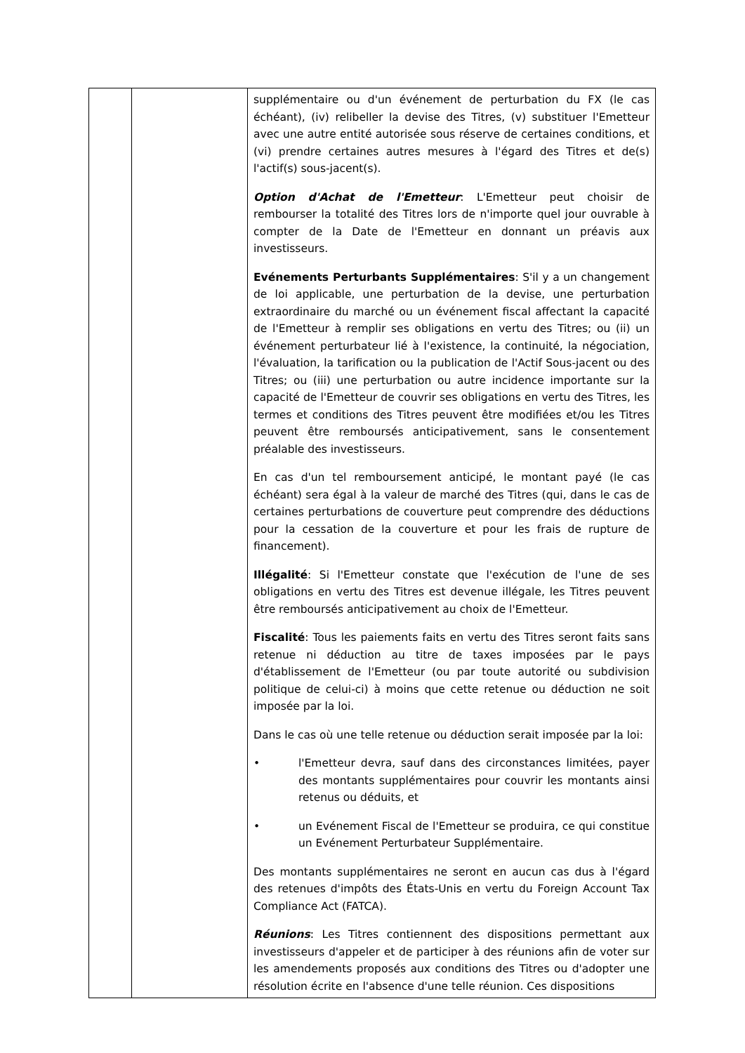| | | supplémentaire ou d'un événement de perturbation du FX (le cas échéant), (iv) relibeller la devise des Titres, (v) substituer l'Emetteur avec une autre entité autorisée sous réserve de certaines conditions, et (vi) prendre certaines autres mesures à l'égard des Titres et de(s) l'actif(s) sous-jacent(s). Option d'Achat de l'Emetteur : L'Emetteur peut choisir de rembourser la totalité des Titres lors de n'importe quel jour ouvrable à compter de la Date de l'Emetteur en donnant un préavis aux investisseurs. Evénements Perturbants Supplémentaires : S'il y a un changement de loi applicable, une perturbation de la devise, une perturbation extraordinaire du marché ou un événement fiscal affectant la capacité de l'Emetteur à remplir ses obligations en vertu des Titres; ou (ii) un événement perturbateur lié à l'existence, la continuité, la négociation, l'évaluation, la tarification ou la publication de l'Actif Sous-jacent ou des Titres; ou (iii) une perturbation ou autre incidence importante sur la capacité de l'Emetteur de couvrir ses obligations en vertu des Titres, les termes et conditions des Titres peuvent être modifiées et/ou les Titres peuvent être remboursés anticipativement, sans le consentement préalable des investisseurs. En cas d'un tel remboursement anticipé, le montant payé (le cas échéant) sera égal à la valeur de marché des Titres (qui, dans le cas de certaines perturbations de couverture peut comprendre des déductions pour la cessation de la couverture et pour les frais de rupture de financement). Illégalité : Si l'Emetteur constate que l'exécution de l'une de ses obligations en vertu des Titres est devenue illégale, les Titres peuvent être remboursés anticipativement au choix de l'Emetteur. Fiscalité : Tous les paiements faits en vertu des Titres seront faits sans retenue ni déduction au titre de taxes imposées par le pays d'établissement de l'Emetteur (ou par toute autorité ou subdivision politique de celui-ci) à moins que cette retenue ou déduction ne soit imposée par la loi. Dans le cas où une telle retenue ou déduction serait imposée par la loi: • l'Emetteur devra, sauf dans des circonstances limitées, payer des montants supplémentaires pour couvrir les montants ainsi retenus ou déduits, et • un Evénement Fiscal de l'Emetteur se produira, ce qui constitue un Evénement Perturbateur Supplémentaire. Des montants supplémentaires ne seront en aucun cas dus à l'égard des retenues d'impôts des États-Unis en vertu du Foreign Account Tax Compliance Act (FATCA). Réunions : Les Titres contiennent des dispositions permettant aux investisseurs d'appeler et de participer à des réunions afin de voter sur les amendements proposés aux conditions des Titres ou d'adopter une résolution écrite en l'absence d'une telle réunion. Ces dispositions |